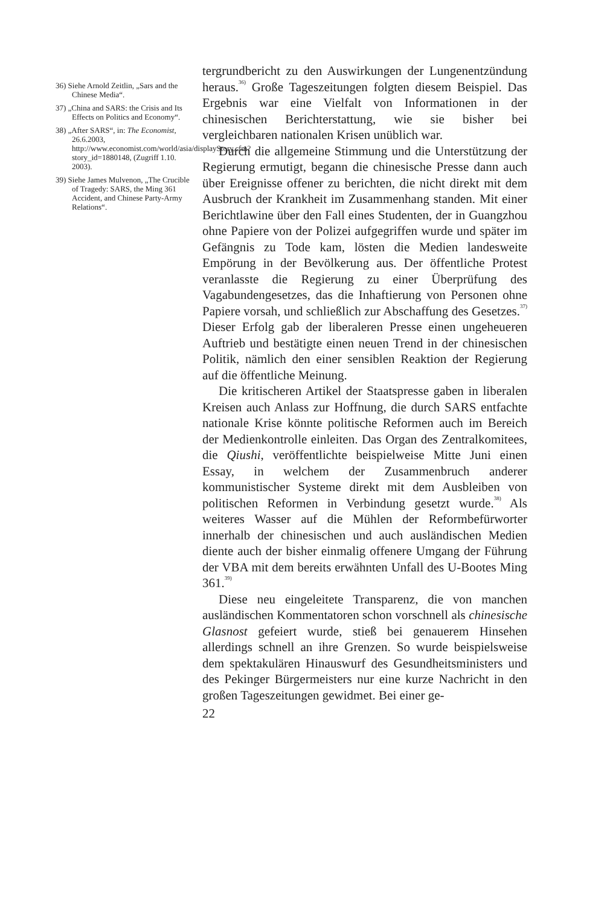36) Siehe Arnold Zeitlin, „Sars and the Chinese Media“.
37) „China and SARS: the Crisis and Its Effects on Politics and Economy“.
38) „After SARS“, in: The Economist, 26.6.2003, http://www.economist.com/world/asia/displayStory.cfm?story_id=1880148, (Zugriff 1.10. 2003).
39) Siehe James Mulvenon, „The Crucible of Tragedy: SARS, the Ming 361 Accident, and Chinese Party-Army Relations“.
tergrundbericht zu den Auswirkungen der Lungenentzündung heraus.<sup>36)</sup> Große Tageszeitungen folgten diesem Beispiel. Das Ergebnis war eine Vielfalt von Informationen in der chinesischen Berichterstattung, wie sie bisher bei vergleichbaren nationalen Krisen unüblich war.
Durch die allgemeine Stimmung und die Unterstützung der Regierung ermutigt, begann die chinesische Presse dann auch über Ereignisse offener zu berichten, die nicht direkt mit dem Ausbruch der Krankheit im Zusammenhang standen. Mit einer Berichtlawine über den Fall eines Studenten, der in Guangzhou ohne Papiere von der Polizei aufgegriffen wurde und später im Gefängnis zu Tode kam, lösten die Medien landesweite Empörung in der Bevölkerung aus. Der öffentliche Protest veranlasste die Regierung zu einer Überprüfung des Vagabundengesetzes, das die Inhaftierung von Personen ohne Papiere vorsah, und schließlich zur Abschaffung des Gesetzes.<sup>37)</sup> Dieser Erfolg gab der liberaleren Presse einen ungeheueren Auftrieb und bestätigte einen neuen Trend in der chinesischen Politik, nämlich den einer sensiblen Reaktion der Regierung auf die öffentliche Meinung.
Die kritischeren Artikel der Staatspresse gaben in liberalen Kreisen auch Anlass zur Hoffnung, die durch SARS entfachte nationale Krise könnte politische Reformen auch im Bereich der Medienkontrolle einleiten. Das Organ des Zentralkomitees, die Qiushi, veröffentlichte beispielweise Mitte Juni einen Essay, in welchem der Zusammenbruch anderer kommunistischer Systeme direkt mit dem Ausbleiben von politischen Reformen in Verbindung gesetzt wurde.<sup>38)</sup> Als weiteres Wasser auf die Mühlen der Reformbefürworter innerhalb der chinesischen und auch ausländischen Medien diente auch der bisher einmalig offenere Umgang der Führung der VBA mit dem bereits erwähnten Unfall des U-Bootes Ming 361.<sup>39)</sup>
Diese neu eingeleitete Transparenz, die von manchen ausländischen Kommentatoren schon vorschnell als chinesische Glasnost gefeiert wurde, stieß bei genauerem Hinsehen allerdings schnell an ihre Grenzen. So wurde beispielsweise dem spektakulären Hinauswurf des Gesundheitsministers und des Pekinger Bürgermeisters nur eine kurze Nachricht in den großen Tageszeitungen gewidmet. Bei einer ge-
22